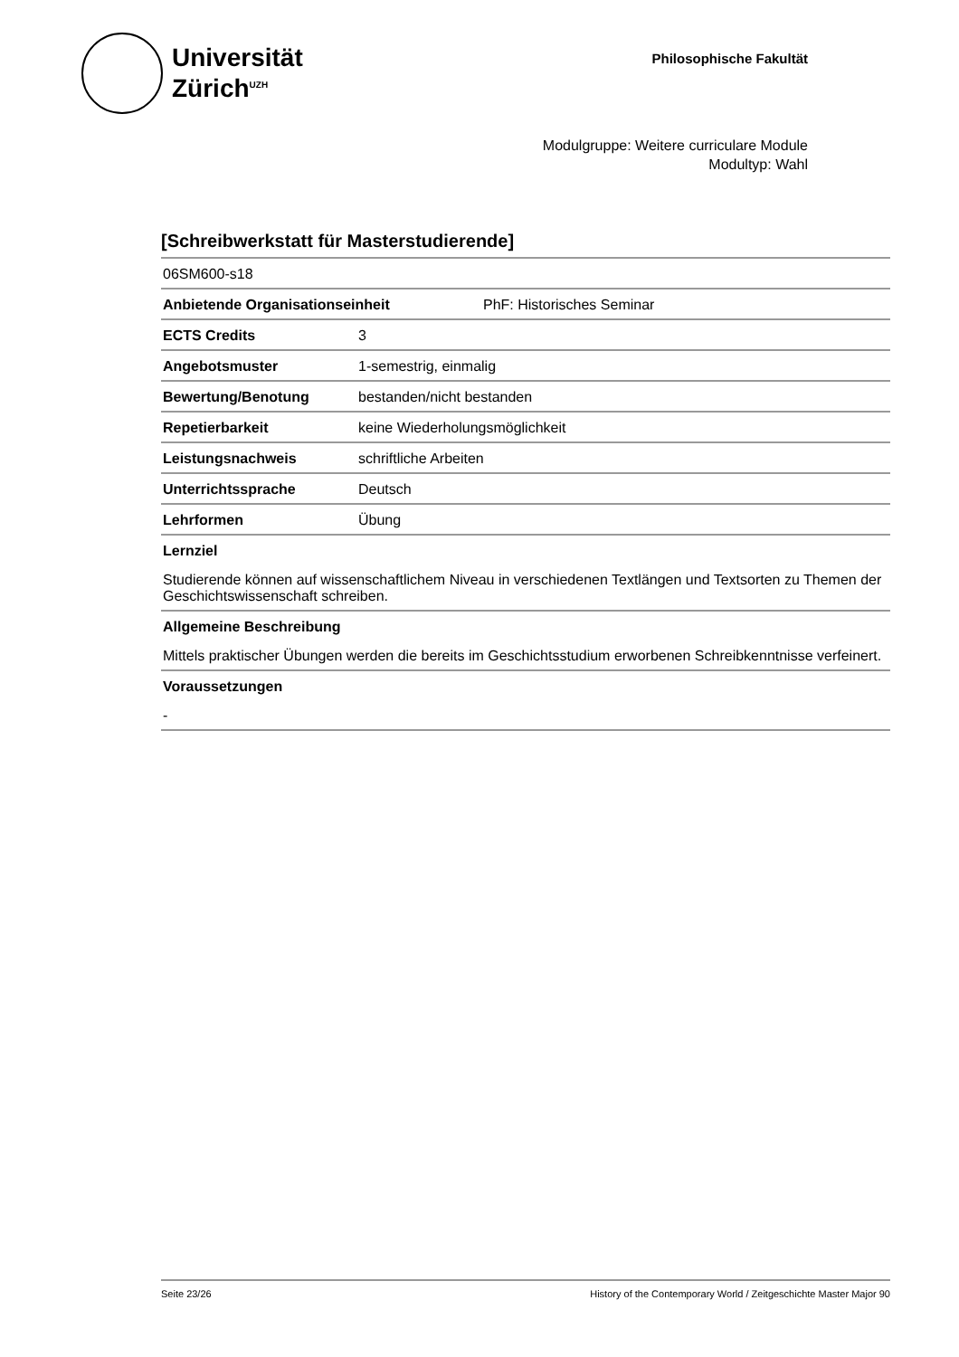Universität
Zürich<sup>UZH</sup>
Philosophische Fakultät
Modulgruppe: Weitere curriculare Module
Modultyp: Wahl
[Schreibwerkstatt für Masterstudierende]
06SM600-s18
| Anbietende Organisationseinheit | PhF: Historisches Seminar |
| ECTS Credits | 3 |
| Angebotsmuster | 1-semestrig, einmalig |
| Bewertung/Benotung | bestanden/nicht bestanden |
| Repetierbarkeit | keine Wiederholungsmöglichkeit |
| Leistungsnachweis | schriftliche Arbeiten |
| Unterrichtssprache | Deutsch |
| Lehrformen | Übung |
Lernziel
Studierende können auf wissenschaftlichem Niveau in verschiedenen Textlängen und Textsorten zu Themen der Geschichtswissenschaft schreiben.
Allgemeine Beschreibung
Mittels praktischer Übungen werden die bereits im Geschichtsstudium erworbenen Schreibkenntnisse verfeinert.
Voraussetzungen
-
Seite 23/26 History of the Contemporary World / Zeitgeschichte Master Major 90